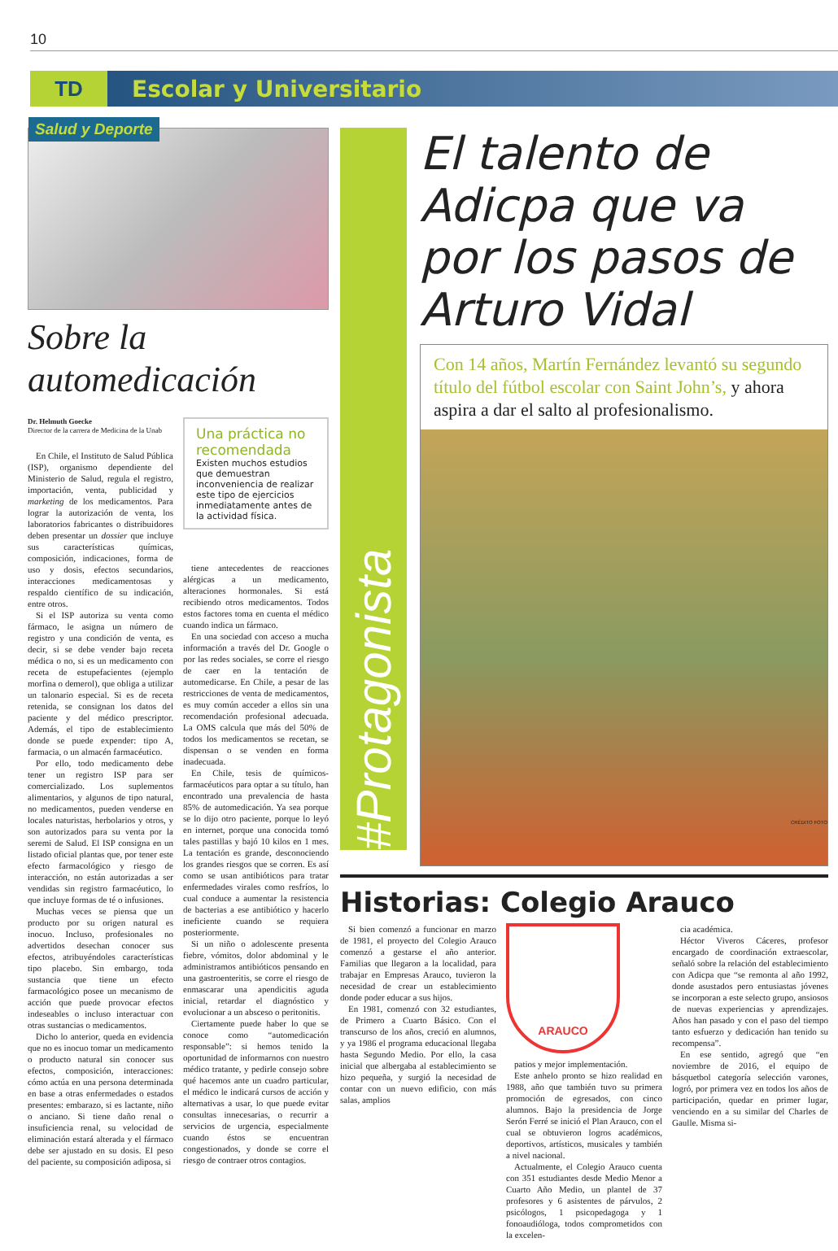10
TD
Escolar y Universitario
Salud y Deporte
Sobre la automedicación
Dr. Helmuth Goecke
Director de la carrera de Medicina de la Unab
En Chile, el Instituto de Salud Pública (ISP), organismo dependiente del Ministerio de Salud, regula el registro, importación, venta, publicidad y marketing de los medicamentos. Para lograr la autorización de venta, los laboratorios fabricantes o distribuidores deben presentar un dossier que incluye sus características químicas, composición, indicaciones, forma de uso y dosis, efectos secundarios, interacciones medicamentosas y respaldo científico de su indicación, entre otros.
Si el ISP autoriza su venta como fármaco, le asigna un número de registro y una condición de venta, es decir, si se debe vender bajo receta médica o no, si es un medicamento con receta de estupefacientes (ejemplo morfina o demerol), que obliga a utilizar un talonario especial. Si es de receta retenida, se consignan los datos del paciente y del médico prescriptor. Además, el tipo de establecimiento donde se puede expender: tipo A, farmacia, o un almacén farmacéutico.
Por ello, todo medicamento debe tener un registro ISP para ser comercializado. Los suplementos alimentarios, y algunos de tipo natural, no medicamentos, pueden venderse en locales naturistas, herbolarios y otros, y son autorizados para su venta por la seremi de Salud. El ISP consigna en un listado oficial plantas que, por tener este efecto farmacológico y riesgo de interacción, no están autorizadas a ser vendidas sin registro farmacéutico, lo que incluye formas de té o infusiones.
Muchas veces se piensa que un producto por su origen natural es inocuo. Incluso, profesionales no advertidos desechan conocer sus efectos, atribuyéndoles características tipo placebo. Sin embargo, toda sustancia que tiene un efecto farmacológico posee un mecanismo de acción que puede provocar efectos indeseables o incluso interactuar con otras sustancias o medicamentos.
Dicho lo anterior, queda en evidencia que no es inocuo tomar un medicamento o producto natural sin conocer sus efectos, composición, interacciones: cómo actúa en una persona determinada en base a otras enfermedades o estados presentes: embarazo, si es lactante, niño o anciano. Si tiene daño renal o insuficiencia renal, su velocidad de eliminación estará alterada y el fármaco debe ser ajustado en su dosis. El peso del paciente, su composición adiposa, si
Una práctica no recomendada
Existen muchos estudios que demuestran inconveniencia de realizar este tipo de ejercicios inmediatamente antes de la actividad física.
tiene antecedentes de reacciones alérgicas a un medicamento, alteraciones hormonales. Si está recibiendo otros medicamentos. Todos estos factores toma en cuenta el médico cuando indica un fármaco.
En una sociedad con acceso a mucha información a través del Dr. Google o por las redes sociales, se corre el riesgo de caer en la tentación de automedicarse. En Chile, a pesar de las restricciones de venta de medicamentos, es muy común acceder a ellos sin una recomendación profesional adecuada. La OMS calcula que más del 50% de todos los medicamentos se recetan, se dispensan o se venden en forma inadecuada.
En Chile, tesis de químicos-farmacéuticos para optar a su título, han encontrado una prevalencia de hasta 85% de automedicación. Ya sea porque se lo dijo otro paciente, porque lo leyó en internet, porque una conocida tomó tales pastillas y bajó 10 kilos en 1 mes. La tentación es grande, desconociendo los grandes riesgos que se corren. Es así como se usan antibióticos para tratar enfermedades virales como resfríos, lo cual conduce a aumentar la resistencia de bacterias a ese antibiótico y hacerlo ineficiente cuando se requiera posteriormente.
Si un niño o adolescente presenta fiebre, vómitos, dolor abdominal y le administramos antibióticos pensando en una gastroenteritis, se corre el riesgo de enmascarar una apendicitis aguda inicial, retardar el diagnóstico y evolucionar a un absceso o peritonitis.
Ciertamente puede haber lo que se conoce como “automedicación responsable”: si hemos tenido la oportunidad de informarnos con nuestro médico tratante, y pedirle consejo sobre qué hacemos ante un cuadro particular, el médico le indicará cursos de acción y alternativas a usar, lo que puede evitar consultas innecesarias, o recurrir a servicios de urgencia, especialmente cuando éstos se encuentran congestionados, y donde se corre el riesgo de contraer otros contagios.
#Protagonista
El talento de Adicpa que va por los pasos de Arturo Vidal
Con 14 años, Martín Fernández levantó su segundo título del fútbol escolar con Saint John’s, y ahora aspira a dar el salto al profesionalismo.
CRÉDITO FOTO
Historias: Colegio Arauco
Si bien comenzó a funcionar en marzo de 1981, el proyecto del Colegio Arauco comenzó a gestarse el año anterior. Familias que llegaron a la localidad, para trabajar en Empresas Arauco, tuvieron la necesidad de crear un establecimiento donde poder educar a sus hijos.
En 1981, comenzó con 32 estudiantes, de Primero a Cuarto Básico. Con el transcurso de los años, creció en alumnos, y ya 1986 el programa educacional llegaba hasta Segundo Medio. Por ello, la casa inicial que albergaba al establecimiento se hizo pequeña, y surgió la necesidad de contar con un nuevo edificio, con más salas, amplios
ARAUCO
patios y mejor implementación.
Este anhelo pronto se hizo realidad en 1988, año que también tuvo su primera promoción de egresados, con cinco alumnos. Bajo la presidencia de Jorge Serón Ferré se inició el Plan Arauco, con el cual se obtuvieron logros académicos, deportivos, artísticos, musicales y también a nivel nacional.
Actualmente, el Colegio Arauco cuenta con 351 estudiantes desde Medio Menor a Cuarto Año Medio, un plantel de 37 profesores y 6 asistentes de párvulos, 2 psicólogos, 1 psicopedagoga y 1 fonoaudióloga, todos comprometidos con la excelen-
cia académica.
Héctor Viveros Cáceres, profesor encargado de coordinación extraescolar, señaló sobre la relación del establecimiento con Adicpa que “se remonta al año 1992, donde asustados pero entusiastas jóvenes se incorporan a este selecto grupo, ansiosos de nuevas experiencias y aprendizajes. Años han pasado y con el paso del tiempo tanto esfuerzo y dedicación han tenido su recompensa”.
En ese sentido, agregó que “en noviembre de 2016, el equipo de básquetbol categoría selección varones, logró, por primera vez en todos los años de participación, quedar en primer lugar, venciendo en a su similar del Charles de Gaulle. Misma si-